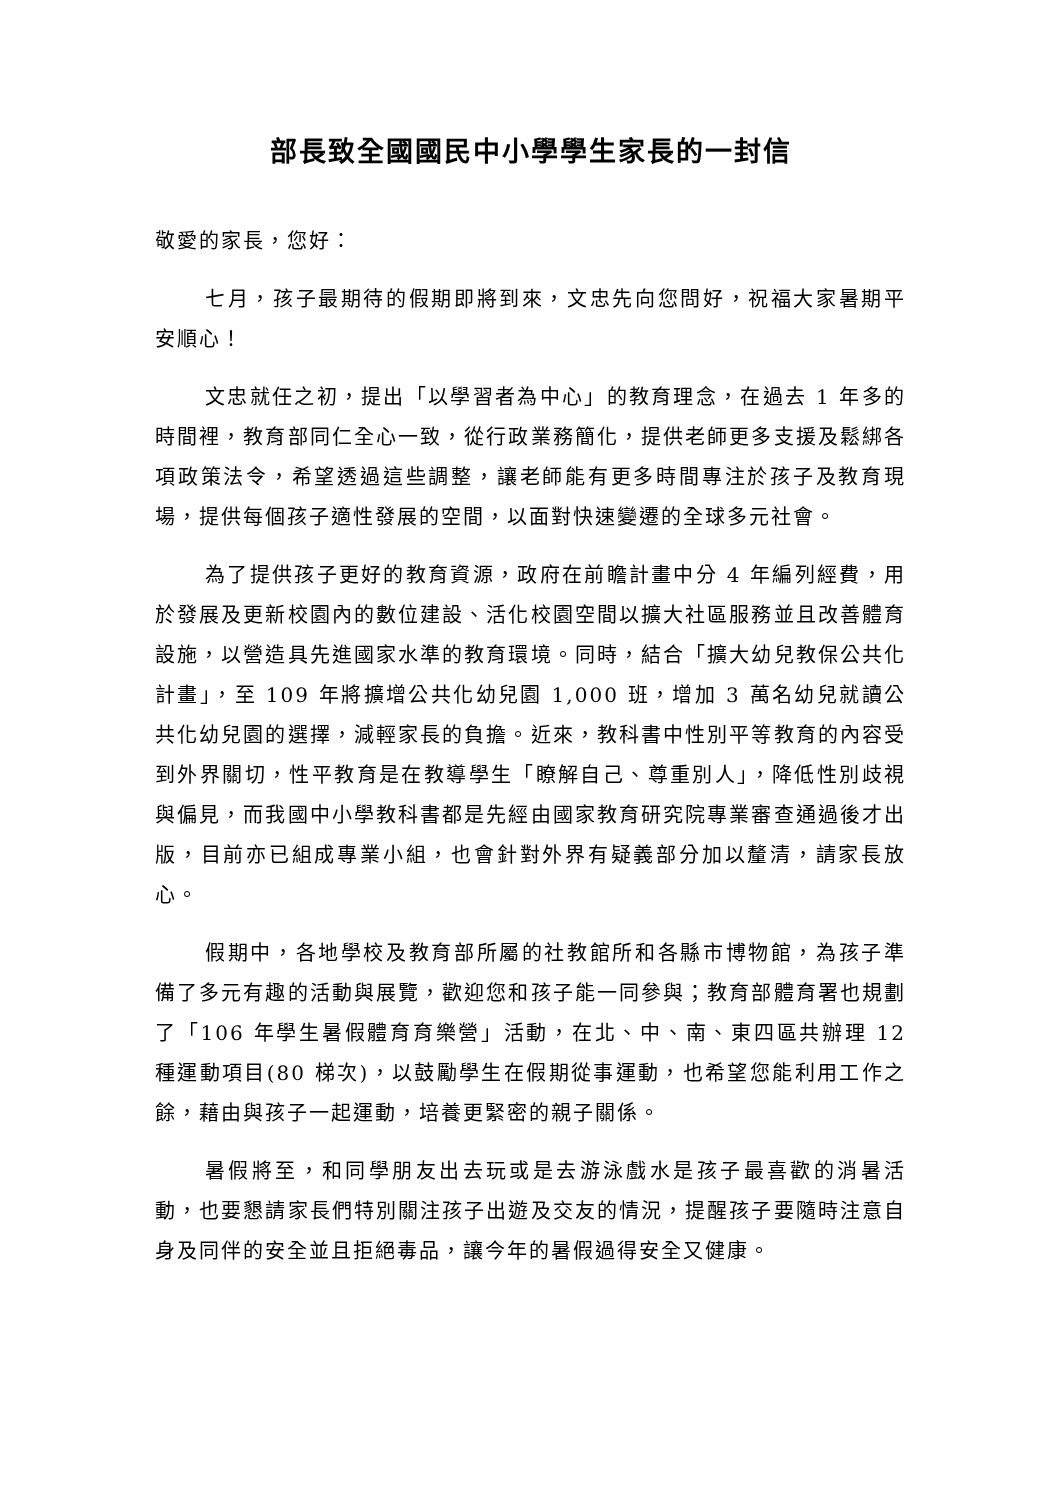部長致全國國民中小學學生家長的一封信
敬愛的家長，您好：
七月，孩子最期待的假期即將到來，文忠先向您問好，祝福大家暑期平安順心！
文忠就任之初，提出「以學習者為中心」的教育理念，在過去 1 年多的時間裡，教育部同仁全心一致，從行政業務簡化，提供老師更多支援及鬆綁各項政策法令，希望透過這些調整，讓老師能有更多時間專注於孩子及教育現場，提供每個孩子適性發展的空間，以面對快速變遷的全球多元社會。
為了提供孩子更好的教育資源，政府在前瞻計畫中分 4 年編列經費，用於發展及更新校園內的數位建設、活化校園空間以擴大社區服務並且改善體育設施，以營造具先進國家水準的教育環境。同時，結合「擴大幼兒教保公共化計畫」，至 109 年將擴增公共化幼兒園 1,000 班，增加 3 萬名幼兒就讀公共化幼兒園的選擇，減輕家長的負擔。近來，教科書中性別平等教育的內容受到外界關切，性平教育是在教導學生「瞭解自己、尊重別人」，降低性別歧視與偏見，而我國中小學教科書都是先經由國家教育研究院專業審查通過後才出版，目前亦已組成專業小組，也會針對外界有疑義部分加以釐清，請家長放心。
假期中，各地學校及教育部所屬的社教館所和各縣市博物館，為孩子準備了多元有趣的活動與展覽，歡迎您和孩子能一同參與；教育部體育署也規劃了「106 年學生暑假體育育樂營」活動，在北、中、南、東四區共辦理 12 種運動項目(80 梯次)，以鼓勵學生在假期從事運動，也希望您能利用工作之餘，藉由與孩子一起運動，培養更緊密的親子關係。
暑假將至，和同學朋友出去玩或是去游泳戲水是孩子最喜歡的消暑活動，也要懇請家長們特別關注孩子出遊及交友的情況，提醒孩子要隨時注意自身及同伴的安全並且拒絕毒品，讓今年的暑假過得安全又健康。